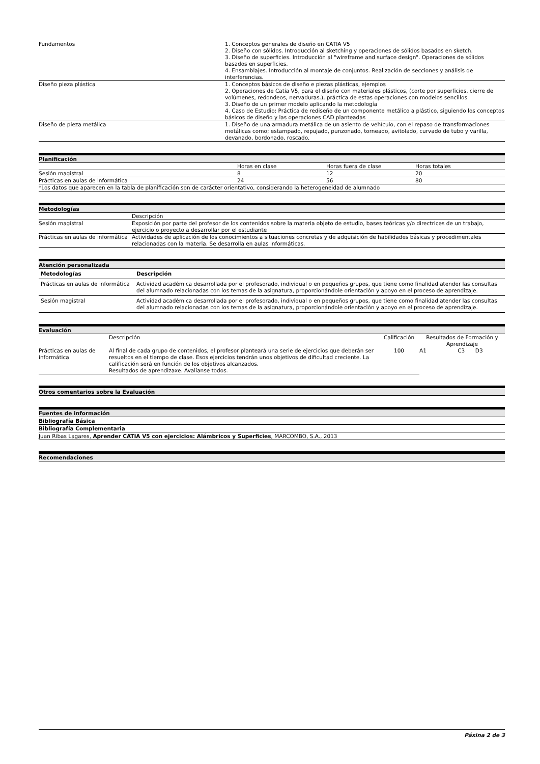| Fundamentos | 1. Conceptos generales de diseño en CATIA V5 2. Diseño con sólidos. Introducción al sketching y operaciones de sólidos basados en sketch. 3. Diseño de superficies. Introducción al "wireframe and surface design". Operaciones de sólidos basados en superficies. 4. Ensamblajes. Introducción al montaje de conjuntos. Realización de secciones y análisis de interferencias. |
| Diseño pieza plástica | 1. Conceptos básicos de diseño e piezas plásticas, ejemplos 2. Operaciones de Catia V5, para el diseño con materiales plásticos, (corte por superficies, cierre de volúmenes, redondeos, nervaduras.), práctica de estas operaciones con modelos sencillos 3. Diseño de un primer modelo aplicando la metodología 4. Caso de Estudio: Práctica de rediseño de un componente metálico a plástico, siguiendo los conceptos básicos de diseño y las operaciones CAD planteadas |
| Diseño de pieza metálica | 1. Diseño de una armadura metálica de un asiento de vehículo, con el repaso de transformaciones metálicas como; estampado, repujado, punzonado, torneado, avitolado, curvado de tubo y varilla, devanado, bordonado, roscado, |
Planificación
| | Horas en clase | Horas fuera de clase | Horas totales |
| Sesión magistral | 8 | 12 | 20 |
| Prácticas en aulas de informática | 24 | 56 | 80 |
| *Los datos que aparecen en la tabla de planificación son de carácter orientativo, considerando la heterogeneidad de alumnado | | | |
Metodologías
| | Descripción |
| Sesión magistral | Exposición por parte del profesor de los contenidos sobre la materia objeto de estudio, bases teóricas y/o directrices de un trabajo, ejercicio o proyecto a desarrollar por el estudiante |
| Prácticas en aulas de informática | Actividades de aplicación de los conocimientos a situaciones concretas y de adquisición de habilidades básicas y procedimentales relacionadas con la materia. Se desarrolla en aulas informáticas. |
Atención personalizada
| Metodologías | Descripción |
| --- | --- |
| Prácticas en aulas de informática | Actividad académica desarrollada por el profesorado, individual o en pequeños grupos, que tiene como finalidad atender las consultas del alumnado relacionadas con los temas de la asignatura, proporcionándole orientación y apoyo en el proceso de aprendizaje. |
| Sesión magistral | Actividad académica desarrollada por el profesorado, individual o en pequeños grupos, que tiene como finalidad atender las consultas del alumnado relacionadas con los temas de la asignatura, proporcionándole orientación y apoyo en el proceso de aprendizaje. |
Evaluación
| | Descripción | Calificación | Resultados de Formación y Aprendizaje | | |
| Prácticas en aulas de informática | Al final de cada grupo de contenidos, el profesor planteará una serie de ejercicios que deberán ser resueltos en el tiempo de clase. Esos ejercicios tendrán unos objetivos de dificultad creciente. La calificación será en función de los objetivos alcanzados. Resultados de aprendizaxe. Avalíanse todos. | 100 | A1 | C3 | D3 |
Otros comentarios sobre la Evaluación
Fuentes de información
Bibliografía Básica
Bibliografía Complementaria
Juan Ribas Lagares, Aprender CATIA V5 con ejercicios: Alámbricos y Superficies, MARCOMBO, S.A., 2013
Recomendaciones
Páxina 2 de 3